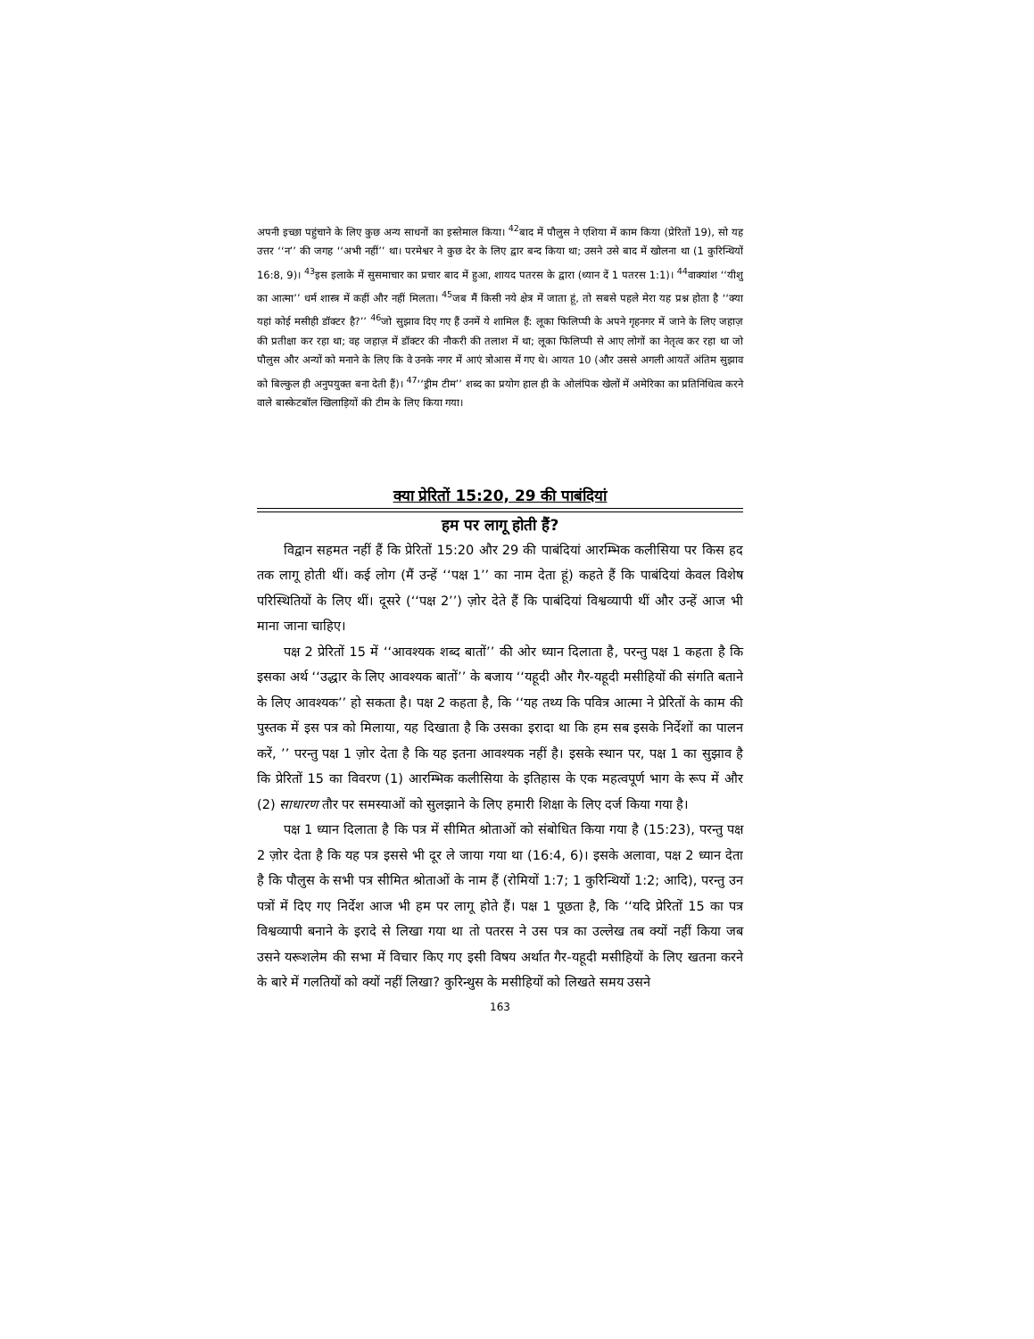अपनी इच्छा पहुंचाने के लिए कुछ अन्य साधनों का इस्तेमाल किया। <sup>42</sup>बाद में पौलुस ने एशिया में काम किया (प्रेरितों 19), सो यह उत्तर ‘‘न’’ की जगह ‘‘अभी नहीं’’ था। परमेश्वर ने कुछ देर के लिए द्वार बन्द किया था; उसने उसे बाद में खोलना था (1 कुरिन्थियों 16:8, 9)। <sup>43</sup>इस इलाके में सुसमाचार का प्रचार बाद में हुआ, शायद पतरस के द्वारा (ध्यान दें 1 पतरस 1:1)। <sup>44</sup>वाक्यांश ‘‘यीशु का आत्मा’’ धर्म शास्त्र में कहीं और नहीं मिलता। <sup>45</sup>जब मैं किसी नये क्षेत्र में जाता हूं, तो सबसे पहले मेरा यह प्रश्न होता है ‘‘क्या यहां कोई मसीही डॉक्टर है?’’ <sup>46</sup>जो सुझाव दिए गए हैं उनमें ये शामिल हैं: लूका फिलिप्पी के अपने गृहनगर में जाने के लिए जहाज़ की प्रतीक्षा कर रहा था; वह जहाज़ में डॉक्टर की नौकरी की तलाश में था; लूका फिलिप्पी से आए लोगों का नेतृत्व कर रहा था जो पौलुस और अन्यों को मनाने के लिए कि वे उनके नगर में आएं त्रोआस में गए थे। आयत 10 (और उससे अगली आयतें अंतिम सुझाव को बिल्कुल ही अनुपयुक्त बना देती हैं)। <sup>47</sup>‘‘ड्रीम टीम’’ शब्द का प्रयोग हाल ही के ओलंपिक खेलों में अमेरिका का प्रतिनिधित्व करने वाले बास्केटबॉल खिलाड़ियों की टीम के लिए किया गया।
क्या प्रेरितों 15:20, 29 की पाबंदियां
हम पर लागू होती हैं?
विद्वान सहमत नहीं हैं कि प्रेरितों 15:20 और 29 की पाबंदियां आरम्भिक कलीसिया पर किस हद तक लागू होती थीं। कई लोग (मैं उन्हें ‘‘पक्ष 1’’ का नाम देता हूं) कहते हैं कि पाबंदियां केवल विशेष परिस्थितियों के लिए थीं। दूसरे (‘‘पक्ष 2’’) ज़ोर देते हैं कि पाबंदियां विश्वव्यापी थीं और उन्हें आज भी माना जाना चाहिए।
पक्ष 2 प्रेरितों 15 में ‘‘आवश्यक शब्द बातों’’ की ओर ध्यान दिलाता है, परन्तु पक्ष 1 कहता है कि इसका अर्थ ‘‘उद्धार के लिए आवश्यक बातों’’ के बजाय ‘‘यहूदी और गैर-यहूदी मसीहियों की संगति बताने के लिए आवश्यक’’ हो सकता है। पक्ष 2 कहता है, कि ‘‘यह तथ्य कि पवित्र आत्मा ने प्रेरितों के काम की पुस्तक में इस पत्र को मिलाया, यह दिखाता है कि उसका इरादा था कि हम सब इसके निर्देशों का पालन करें, ’’ परन्तु पक्ष 1 ज़ोर देता है कि यह इतना आवश्यक नहीं है। इसके स्थान पर, पक्ष 1 का सुझाव है कि प्रेरितों 15 का विवरण (1) आरम्भिक कलीसिया के इतिहास के एक महत्वपूर्ण भाग के रूप में और (2) साधारण तौर पर समस्याओं को सुलझाने के लिए हमारी शिक्षा के लिए दर्ज किया गया है।
पक्ष 1 ध्यान दिलाता है कि पत्र में सीमित श्रोताओं को संबोधित किया गया है (15:23), परन्तु पक्ष 2 ज़ोर देता है कि यह पत्र इससे भी दूर ले जाया गया था (16:4, 6)। इसके अलावा, पक्ष 2 ध्यान देता है कि पौलुस के सभी पत्र सीमित श्रोताओं के नाम हैं (रोमियों 1:7; 1 कुरिन्थियों 1:2; आदि), परन्तु उन पत्रों में दिए गए निर्देश आज भी हम पर लागू होते हैं। पक्ष 1 पूछता है, कि ‘‘यदि प्रेरितों 15 का पत्र विश्वव्यापी बनाने के इरादे से लिखा गया था तो पतरस ने उस पत्र का उल्लेख तब क्यों नहीं किया जब उसने यरूशलेम की सभा में विचार किए गए इसी विषय अर्थात गैर-यहूदी मसीहियों के लिए खतना करने के बारे में गलतियों को क्यों नहीं लिखा? कुरिन्थुस के मसीहियों को लिखते समय उसने
163